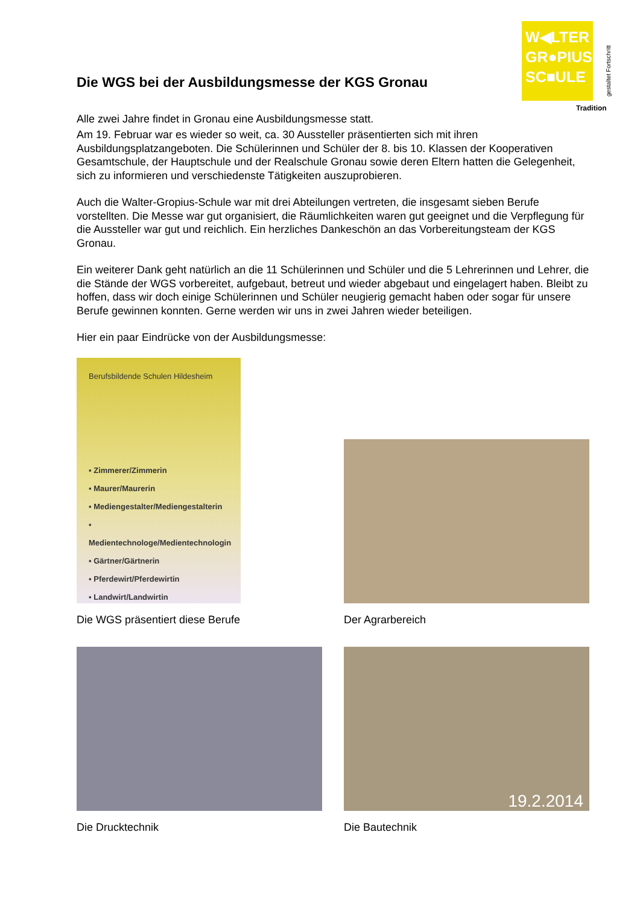W◀LTER
GR●PIUS
SC■ULE
gestaltet Fortschritt
Tradition
Die WGS bei der Ausbildungsmesse der KGS Gronau
Alle zwei Jahre findet in Gronau eine Ausbildungsmesse statt.
Am 19. Februar war es wieder so weit, ca. 30 Aussteller präsentierten sich mit ihren Ausbildungsplatzangeboten. Die Schülerinnen und Schüler der 8. bis 10. Klassen der Kooperativen Gesamtschule, der Hauptschule und der Realschule Gronau sowie deren Eltern hatten die Gelegenheit, sich zu informieren und verschiedenste Tätigkeiten auszuprobieren.
Auch die Walter-Gropius-Schule war mit drei Abteilungen vertreten, die insgesamt sieben Berufe vorstellten. Die Messe war gut organisiert, die Räumlichkeiten waren gut geeignet und die Verpflegung für die Aussteller war gut und reichlich. Ein herzliches Dankeschön an das Vorbereitungsteam der KGS Gronau.
Ein weiterer Dank geht natürlich an die 11 Schülerinnen und Schüler und die 5 Lehrerinnen und Lehrer, die die Stände der WGS vorbereitet, aufgebaut, betreut und wieder abgebaut und eingelagert haben. Bleibt zu hoffen, dass wir doch einige Schülerinnen und Schüler neugierig gemacht haben oder sogar für unsere Berufe gewinnen konnten. Gerne werden wir uns in zwei Jahren wieder beteiligen.
Hier ein paar Eindrücke von der Ausbildungsmesse:
Berufsbildende Schulen Hildesheim
▪ Zimmerer/Zimmerin
▪ Maurer/Maurerin
▪ Mediengestalter/Mediengestalterin
▪ Medientechnologe/Medientechnologin
▪ Gärtner/Gärtnerin
▪ Pferdewirt/Pferdewirtin
▪ Landwirt/Landwirtin
Die WGS präsentiert diese Berufe
Der Agrarbereich
Die Drucktechnik
19.2.2014
Die Bautechnik